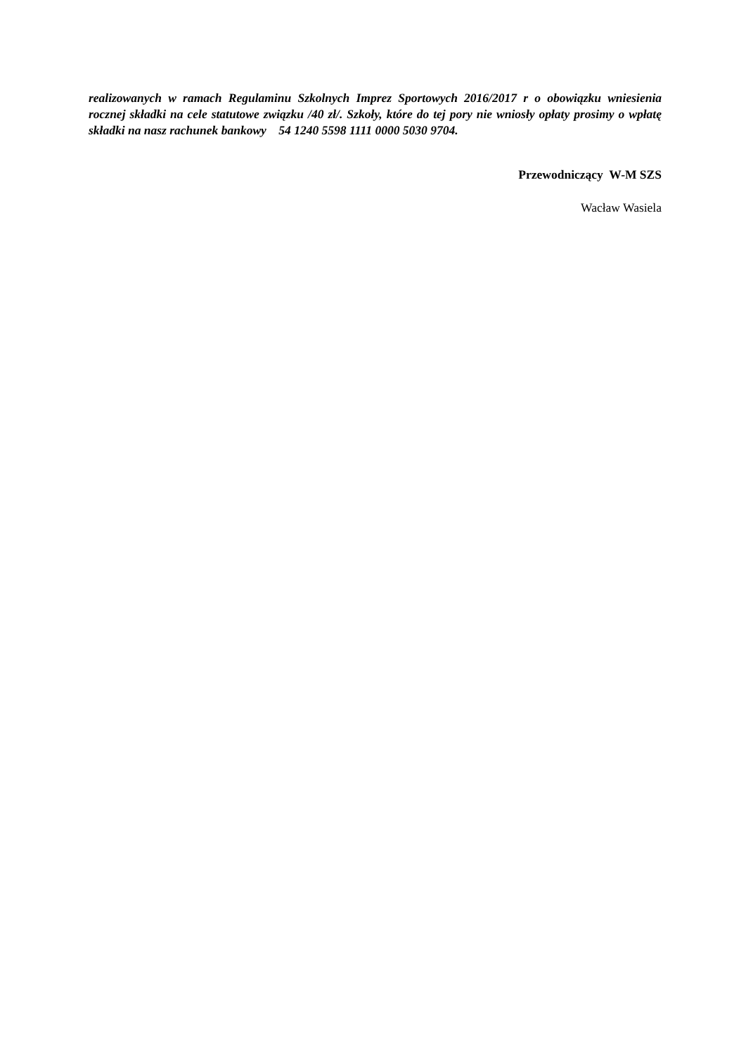realizowanych w ramach Regulaminu Szkolnych Imprez Sportowych 2016/2017 r o obowiązku wniesienia rocznej składki na cele statutowe związku /40 zł/. Szkoły, które do tej pory nie wniosły opłaty prosimy o wpłatę składki na nasz rachunek bankowy 54 1240 5598 1111 0000 5030 9704.
Przewodniczący W-M SZS
Wacław Wasiela